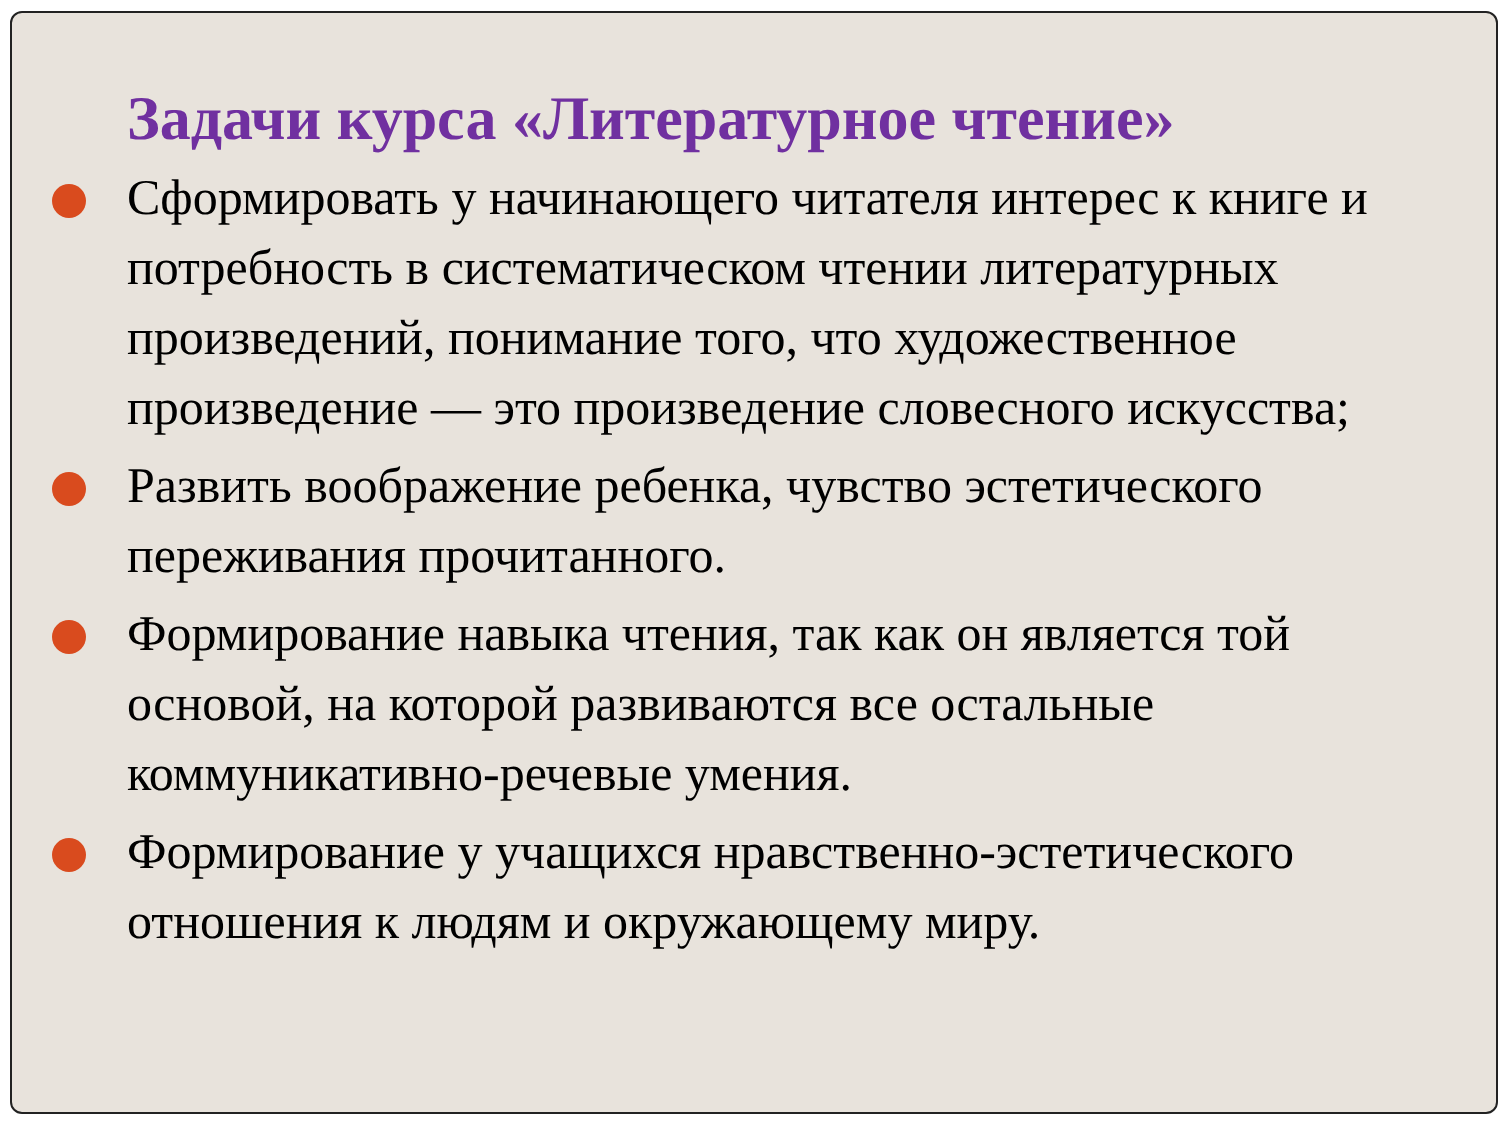Задачи курса «Литературное чтение»
Сформировать у начинающего читателя интерес к книге и потребность в систематическом чтении литературных произведений, понимание того, что художественное произведение — это произведение словесного искусства;
Развить воображение ребенка, чувство эстетического переживания прочитанного.
Формирование навыка чтения, так как он является той основой, на которой развиваются все остальные коммуникативно-речевые умения.
Формирование у учащихся нравственно-эстетического отношения к людям и окружающему миру.